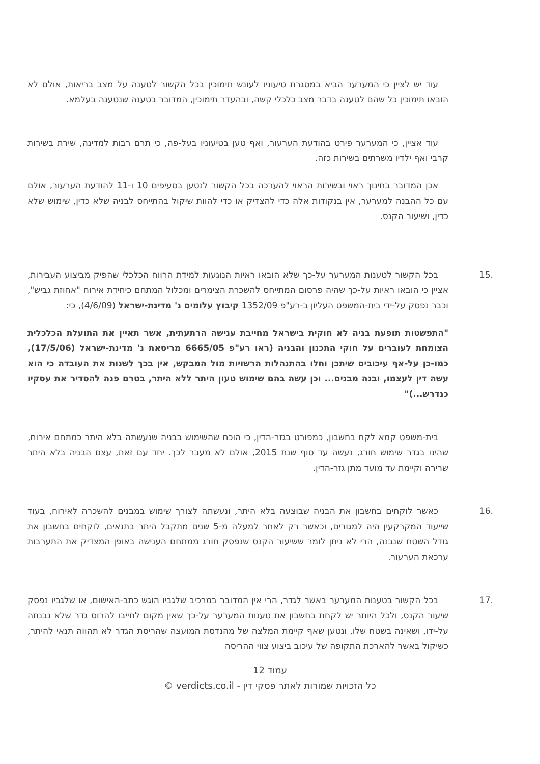עוד יש לציין כי המערער הביא במסגרת טיעוניו לעונש תימוכין בכל הקשור לטענה על מצב בריאות, אולם לא הובאו תימוכין כל שהם לטענה בדבר מצב כלכלי קשה, ובהעדר תימוכין, המדובר בטענה שנטענה בעלמא.
עוד אציין, כי המערער פירט בהודעת הערעור, ואף טען בטיעוניו בעל-פה, כי תרם רבות למדינה, שירת בשירות קרבי ואף ילדיו משרתים בשירות כזה.
אכן המדובר בחינוך ראוי ובשירות הראוי להערכה בכל הקשור לנטען בסעיפים 10 ו-11 להודעת הערעור, אולם עם כל ההבנה למערער, אין בנקודות אלה כדי להצדיק או כדי להוות שיקול בהתייחס לבניה שלא כדין, שימוש שלא כדין, ושיעור הקנס.
15. בכל הקשור לטענות המערער על-כך שלא הובאו ראיות הנוגעות למידת הרווח הכלכלי שהפיק מביצוע העבירות, אציין כי הובאו ראיות על-כך שהיה פרסום המתייחס להשכרת הצימרים ומכלול המתחם כיחידת אירוח "אחוזת גביש", וכבר נפסק על-ידי בית-המשפט העליון ב-רע"פ 1352/09 קיבוץ עלומים נ' מדינת-ישראל (4/6/09), כי:
"התפשטות תופעת בניה לא חוקית בישראל מחייבת ענישה הרתעתית, אשר תאיין את התועלת הכלכלית הצומחת לעוברים על חוקי התכנון והבניה (ראו רע"פ 6665/05 מריסאת נ' מדינת-ישראל (17/5/06), כמו-כן על-אף עיכובים שיתכן וחלו בהתנהלות הרשויות מול המבקש, אין בכך לשנות את העובדה כי הוא עשה דין לעצמו, ובנה מבנים... וכן עשה בהם שימוש טעון היתר ללא היתר, בטרם פנה להסדיר את עסקיו כנדרש...)"
בית-משפט קמא לקח בחשבון, כמפורט בגזר-הדין, כי הוכח שהשימוש בבניה שנעשתה בלא היתר כמתחם אירוח, שהינו בגדר שימוש חורג, נעשה עד סוף שנת 2015, אולם לא מעבר לכך. יחד עם זאת, עצם הבניה בלא היתר שרירה וקיימת עד מועד מתן גזר-הדין.
16. כאשר לוקחים בחשבון את הבניה שבוצעה בלא היתר, ונעשתה לצורך שימוש במבנים להשכרה לאירוח, בעוד שייעוד המקרקעין היה למגורים, וכאשר רק לאחר למעלה מ-5 שנים מתקבל היתר בתנאים, לוקחים בחשבון את גודל השטח שנבנה, הרי לא ניתן לומר ששיעור הקנס שנפסק חורג ממתחם הענישה באופן המצדיק את התערבות ערכאת הערעור.
17. בכל הקשור בטענות המערער באשר לגדר, הרי אין המדובר במרכיב שלגביו הוגש כתב-האישום, או שלגביו נפסק שיעור הקנס, ולכל היותר יש לקחת בחשבון את טענות המערער על-כך שאין מקום לחייבו להרוס גדר שלא נבנתה על-ידו, ושאינה בשטח שלו, ונטען שאף קיימת המלצה של מהנדסת המועצה שהריסת הגדר לא תהווה תנאי להיתר, כשיקול באשר להארכת התקופה של עיכוב ביצוע צווי ההריסה
עמוד 12
כל הזכויות שמורות לאתר פסקי דין - verdicts.co.il ©